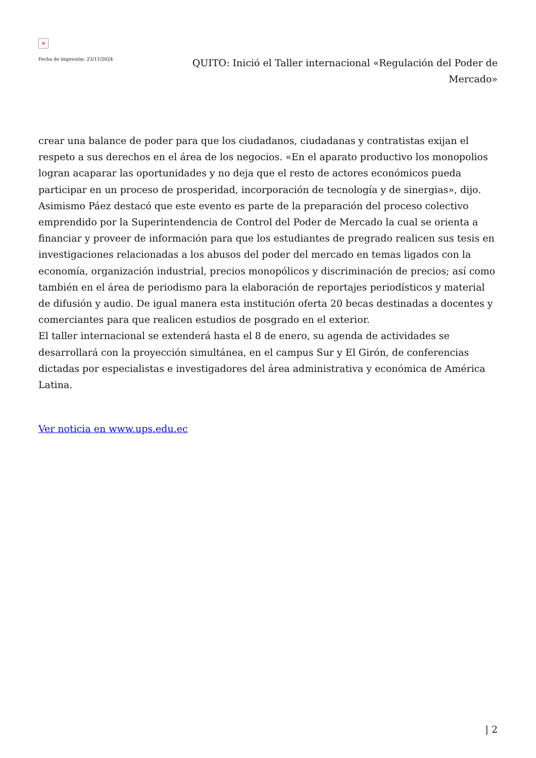×
Fecha de impresión: 23/11/2024
QUITO: Inició el Taller internacional «Regulación del Poder de Mercado»
crear una balance de poder para que los ciudadanos, ciudadanas y contratistas exijan el respeto a sus derechos en el área de los negocios. «En el aparato productivo los monopolios logran acaparar las oportunidades y no deja que el resto de actores económicos pueda participar en un proceso de prosperidad, incorporación de tecnología y de sinergias», dijo.
Asimismo Páez destacó que este evento es parte de la preparación del proceso colectivo emprendido por la Superintendencia de Control del Poder de Mercado la cual se orienta a financiar y proveer de información para que los estudiantes de pregrado realicen sus tesis en investigaciones relacionadas a los abusos del poder del mercado en temas ligados con la economía, organización industrial, precios monopólicos y discriminación de precios; así como también en el área de periodismo para la elaboración de reportajes periodísticos y material de difusión y audio. De igual manera esta institución oferta 20 becas destinadas a docentes y comerciantes para que realicen estudios de posgrado en el exterior.
El taller internacional se extenderá hasta el 8 de enero, su agenda de actividades se desarrollará con la proyección simultánea, en el campus Sur y El Girón, de conferencias dictadas por especialistas e investigadores del área administrativa y económica de América Latina.
Ver noticia en www.ups.edu.ec
| 2